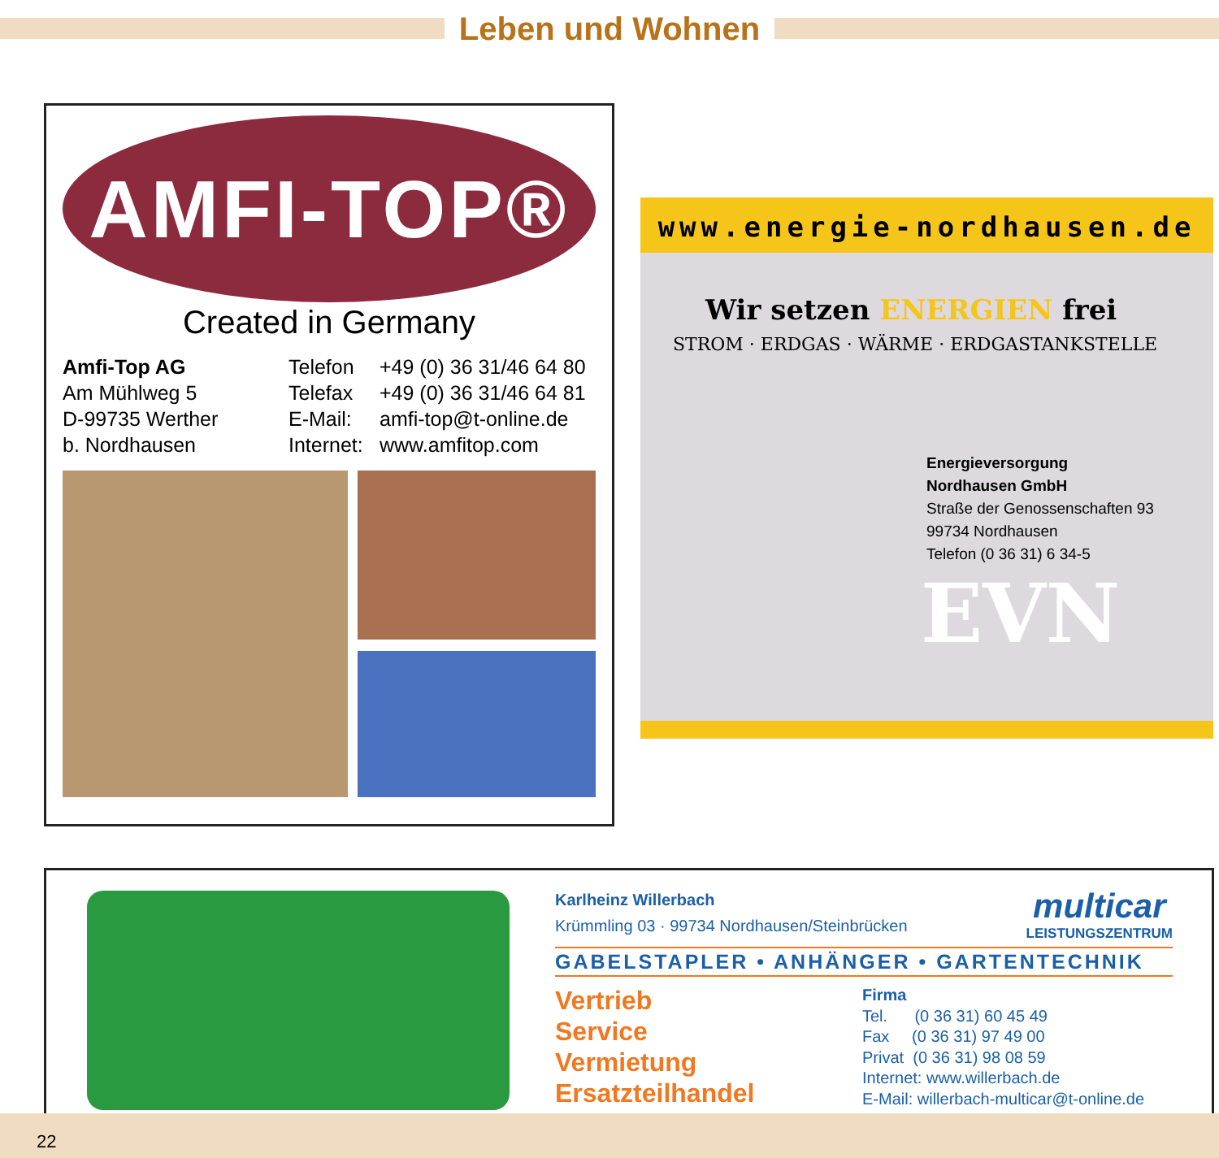Leben und Wohnen
AMFI-TOP®
Created in Germany
Amfi-Top AG
Am Mühlweg 5
D-99735 Werther
b. Nordhausen
Telefon
Telefax
E-Mail:
Internet:
+49 (0) 36 31/46 64 80
+49 (0) 36 31/46 64 81
amfi-top@t-online.de
www.amfitop.com
www.energie-nordhausen.de
Wir setzen ENERGIEN frei
STROM · ERDGAS · WÄRME · ERDGASTANKSTELLE
Energieversorgung
Nordhausen GmbH
Straße der Genossenschaften 93
99734 Nordhausen
Telefon (0 36 31) 6 34-5
EVN
Karlheinz Willerbach
Krümmling 03 · 99734 Nordhausen/Steinbrücken
multicar
LEISTUNGSZENTRUM
GABELSTAPLER • ANHÄNGER • GARTENTECHNIK
Vertrieb
Service
Vermietung
Ersatzteilhandel
Firma
Tel. (0 36 31) 60 45 49
Fax (0 36 31) 97 49 00
Privat (0 36 31) 98 08 59
Internet: www.willerbach.de
E-Mail: willerbach-multicar@t-online.de
22